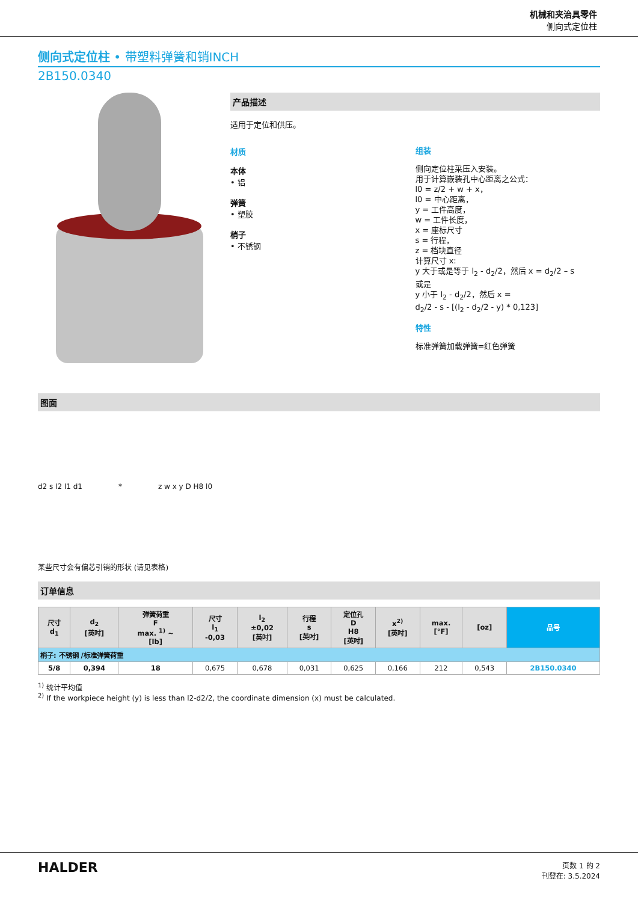机械和夹治具零件
侧向式定位柱
侧向式定位柱 • 带塑料弹簧和销INCH
2B150.0340
产品描述
适用于定位和供压。
材质
本体
• 铝
弹簧
• 塑胶
梢子
• 不锈钢
组装
侧向定位柱采压入安装。
用于计算嵌装孔中心距离之公式：
l0 = z/2 + w + x，
l0 = 中心距离，
y = 工件高度，
w = 工件长度，
x = 座标尺寸
s = 行程，
z = 档块直径
计算尺寸 x:
y 大于或是等于 l<sub>2</sub> - d<sub>2</sub>/2，然后 x = d<sub>2</sub>/2 – s
或是
y 小于 l<sub>2</sub> - d<sub>2</sub>/2，然后 x =
d<sub>2</sub>/2 - s - [(l<sub>2</sub> - d<sub>2</sub>/2 - y) * 0,123]
特性
标准弹簧加载弹簧=红色弹簧
图面
d2 s l2 l1 d1 * z w x y D H8 l0
某些尺寸会有偏芯引销的形状 (请见表格)
订单信息
| 尺寸 d<sub>1</sub> | d<sub>2</sub> [英吋] | 弹簧荷重 F max. <sup>1)</sup> ~ [lb] | 尺寸 l<sub>1</sub> -0,03 | l<sub>2</sub> ±0,02 [英吋] | 行程 s [英吋] | 定位孔 D H8 [英吋] | x<sup>2)</sup> [英吋] | max. [°F] | [oz] | 品号 |
| --- | --- | --- | --- | --- | --- | --- | --- | --- | --- | --- |
| 梢子: 不锈钢 /标准弹簧荷重 | | | | | | | | | | |
| 5/8 | 0,394 | 18 | 0,675 | 0,678 | 0,031 | 0,625 | 0,166 | 212 | 0,543 | 2B150.0340 |
<sup>1)</sup> 统计平均值
<sup>2)</sup> If the workpiece height (y) is less than l2-d2/2, the coordinate dimension (x) must be calculated.
HALDER
页数 1 的 2
刊登在: 3.5.2024